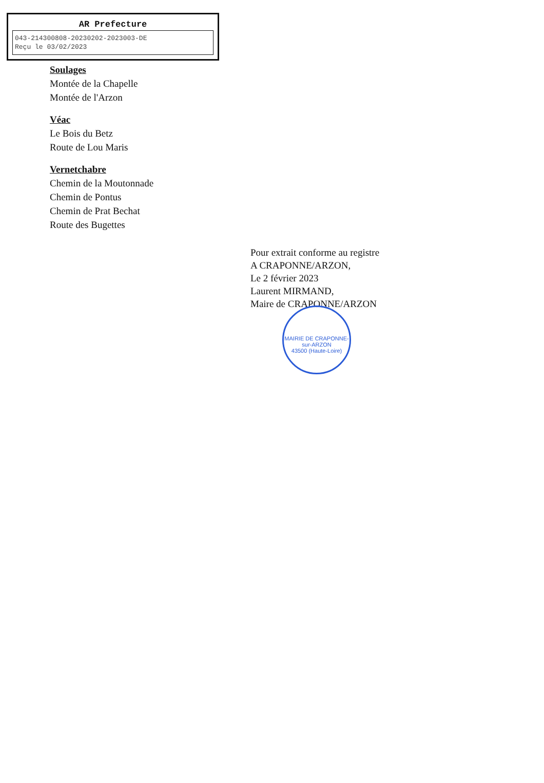AR Prefecture
043-214300808-20230202-2023003-DE
Reçu le 03/02/2023
Soulages
Montée de la Chapelle
Montée de l'Arzon
Véac
Le Bois du Betz
Route de Lou Maris
Vernetchabre
Chemin de la Moutonnade
Chemin de Pontus
Chemin de Prat Bechat
Route des Bugettes
Pour extrait conforme au registre
A CRAPONNE/ARZON,
Le 2 février 2023
Laurent MIRMAND,
Maire de CRAPONNE/ARZON
MAIRIE DE CRAPONNE-sur-ARZON
43500 (Haute-Loire)